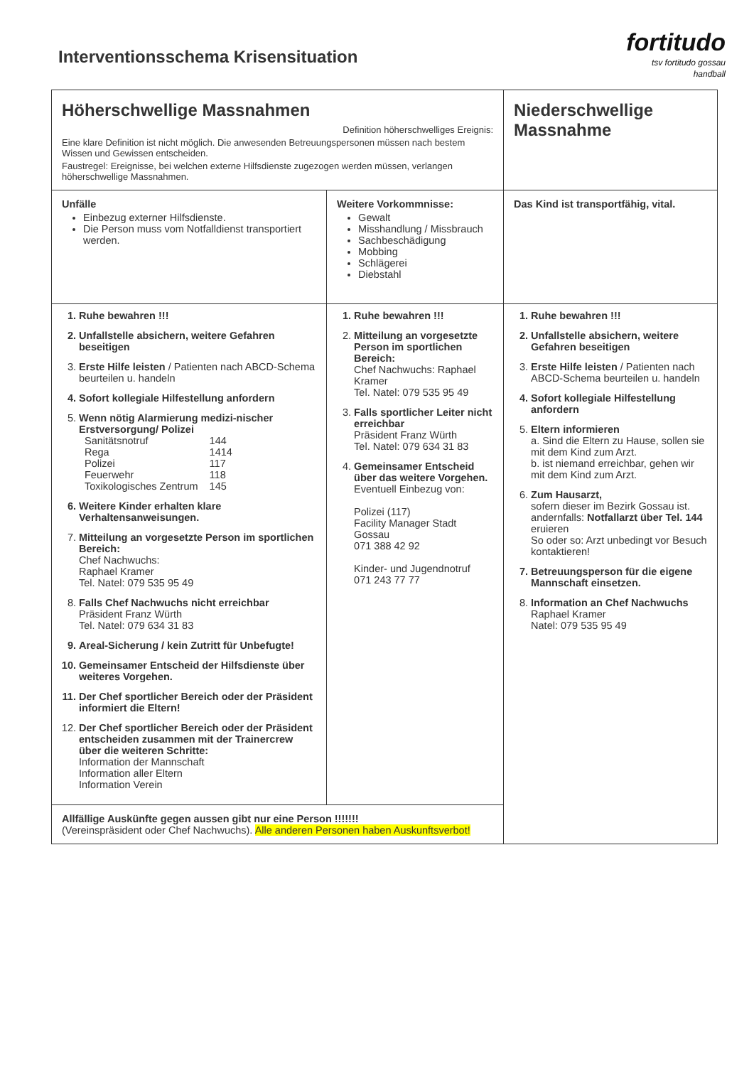Interventionsschema Krisensituation
fortitudo
tsv fortitudo gossau
handball
| Höherschwellige Massnahmen Definition höherschwelliges Ereignis: Eine klare Definition ist nicht möglich. Die anwesenden Betreuungspersonen müssen nach bestem Wissen und Gewissen entscheiden. Faustregel: Ereignisse, bei welchen externe Hilfsdienste zugezogen werden müssen, verlangen höherschwellige Massnahmen. | | Niederschwellige Massnahme |
| Unfälle Einbezug externer Hilfsdienste. Die Person muss vom Notfalldienst transportiert werden. | Weitere Vorkommnisse: Gewalt Misshandlung / Missbrauch Sachbeschädigung Mobbing Schlägerei Diebstahl | Das Kind ist transportfähig, vital. |
| 1. Ruhe bewahren !!! 2. Unfallstelle absichern, weitere Gefahren beseitigen 3. Erste Hilfe leisten / Patienten nach ABCD-Schema beurteilen u. handeln 4. Sofort kollegiale Hilfestellung anfordern 5. Wenn nötig Alarmierung medizi-nischer Erstversorgung/ Polizei / Sanitätsnotruf / 144 / / Rega / 1414 / / Polizei / 117 / / Feuerwehr / 118 / / Toxikologisches Zentrum / 145 / 6. Weitere Kinder erhalten klare Verhaltensanweisungen. 7. Mitteilung an vorgesetzte Person im sportlichen Bereich: Chef Nachwuchs: Raphael Kramer Tel. Natel: 079 535 95 49 8. Falls Chef Nachwuchs nicht erreichbar Präsident Franz Würth Tel. Natel: 079 634 31 83 9. Areal-Sicherung / kein Zutritt für Unbefugte! 10. Gemeinsamer Entscheid der Hilfsdienste über weiteres Vorgehen. 11. Der Chef sportlicher Bereich oder der Präsident informiert die Eltern! 12. Der Chef sportlicher Bereich oder der Präsident entscheiden zusammen mit der Trainercrew über die weiteren Schritte: Information der Mannschaft Information aller Eltern Information Verein | 1. Ruhe bewahren !!! 2. Mitteilung an vorgesetzte Person im sportlichen Bereich: Chef Nachwuchs: Raphael Kramer Tel. Natel: 079 535 95 49 3. Falls sportlicher Leiter nicht erreichbar Präsident Franz Würth Tel. Natel: 079 634 31 83 4. Gemeinsamer Entscheid über das weitere Vorgehen. Eventuell Einbezug von: Polizei (117) Facility Manager Stadt Gossau 071 388 42 92 Kinder- und Jugendnotruf 071 243 77 77 | 1. Ruhe bewahren !!! 2. Unfallstelle absichern, weitere Gefahren beseitigen 3. Erste Hilfe leisten / Patienten nach ABCD-Schema beurteilen u. handeln 4. Sofort kollegiale Hilfestellung anfordern 5. Eltern informieren a. Sind die Eltern zu Hause, sollen sie mit dem Kind zum Arzt. b. ist niemand erreichbar, gehen wir mit dem Kind zum Arzt. 6. Zum Hausarzt, sofern dieser im Bezirk Gossau ist. andernfalls: Notfallarzt über Tel. 144 eruieren So oder so: Arzt unbedingt vor Besuch kontaktieren! 7. Betreuungsperson für die eigene Mannschaft einsetzen. 8. Information an Chef Nachwuchs Raphael Kramer Natel: 079 535 95 49 |
| Allfällige Auskünfte gegen aussen gibt nur eine Person !!!!!!! (Vereinspräsident oder Chef Nachwuchs). Alle anderen Personen haben Auskunftsverbot! | | |